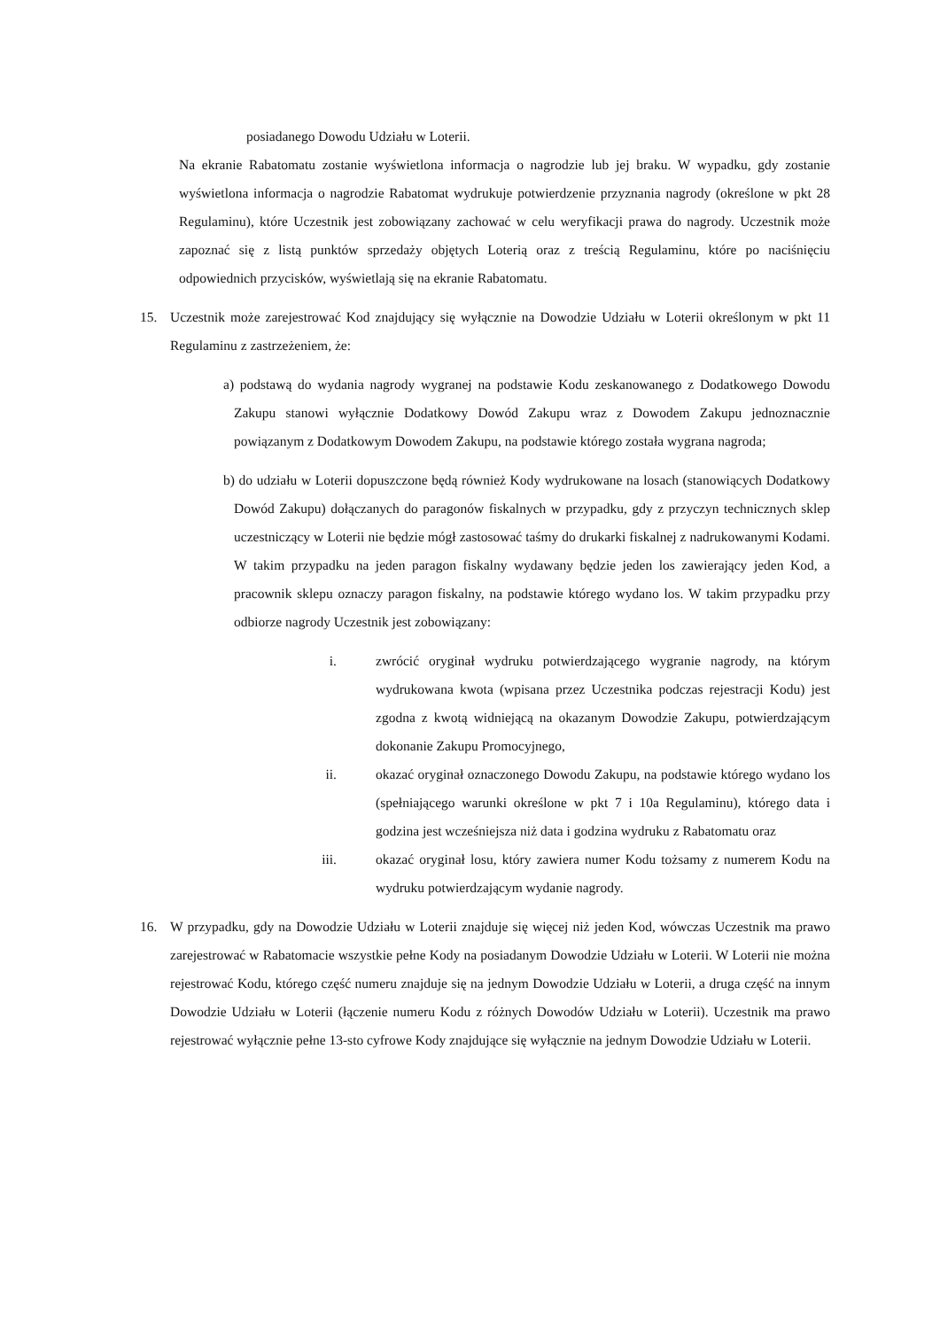posiadanego Dowodu Udziału w Loterii.
Na ekranie Rabatomatu zostanie wyświetlona informacja o nagrodzie lub jej braku. W wypadku, gdy zostanie wyświetlona informacja o nagrodzie Rabatomat wydrukuje potwierdzenie przyznania nagrody (określone w pkt 28 Regulaminu), które Uczestnik jest zobowiązany zachować w celu weryfikacji prawa do nagrody. Uczestnik może zapoznać się z listą punktów sprzedaży objętych Loterią oraz z treścią Regulaminu, które po naciśnięciu odpowiednich przycisków, wyświetlają się na ekranie Rabatomatu.
15. Uczestnik może zarejestrować Kod znajdujący się wyłącznie na Dowodzie Udziału w Loterii określonym w pkt 11 Regulaminu z zastrzeżeniem, że:
a) podstawą do wydania nagrody wygranej na podstawie Kodu zeskanowanego z Dodatkowego Dowodu Zakupu stanowi wyłącznie Dodatkowy Dowód Zakupu wraz z Dowodem Zakupu jednoznacznie powiązanym z Dodatkowym Dowodem Zakupu, na podstawie którego została wygrana nagroda;
b) do udziału w Loterii dopuszczone będą również Kody wydrukowane na losach (stanowiących Dodatkowy Dowód Zakupu) dołączanych do paragonów fiskalnych w przypadku, gdy z przyczyn technicznych sklep uczestniczący w Loterii nie będzie mógł zastosować taśmy do drukarki fiskalnej z nadrukowanymi Kodami. W takim przypadku na jeden paragon fiskalny wydawany będzie jeden los zawierający jeden Kod, a pracownik sklepu oznaczy paragon fiskalny, na podstawie którego wydano los. W takim przypadku przy odbiorze nagrody Uczestnik jest zobowiązany:
i. zwrócić oryginał wydruku potwierdzającego wygranie nagrody, na którym wydrukowana kwota (wpisana przez Uczestnika podczas rejestracji Kodu) jest zgodna z kwotą widniejącą na okazanym Dowodzie Zakupu, potwierdzającym dokonanie Zakupu Promocyjnego,
ii. okazać oryginał oznaczonego Dowodu Zakupu, na podstawie którego wydano los (spełniającego warunki określone w pkt 7 i 10a Regulaminu), którego data i godzina jest wcześniejsza niż data i godzina wydruku z Rabatomatu oraz
iii. okazać oryginał losu, który zawiera numer Kodu tożsamy z numerem Kodu na wydruku potwierdzającym wydanie nagrody.
16. W przypadku, gdy na Dowodzie Udziału w Loterii znajduje się więcej niż jeden Kod, wówczas Uczestnik ma prawo zarejestrować w Rabatomacie wszystkie pełne Kody na posiadanym Dowodzie Udziału w Loterii. W Loterii nie można rejestrować Kodu, którego część numeru znajduje się na jednym Dowodzie Udziału w Loterii, a druga część na innym Dowodzie Udziału w Loterii (łączenie numeru Kodu z różnych Dowodów Udziału w Loterii). Uczestnik ma prawo rejestrować wyłącznie pełne 13-sto cyfrowe Kody znajdujące się wyłącznie na jednym Dowodzie Udziału w Loterii.